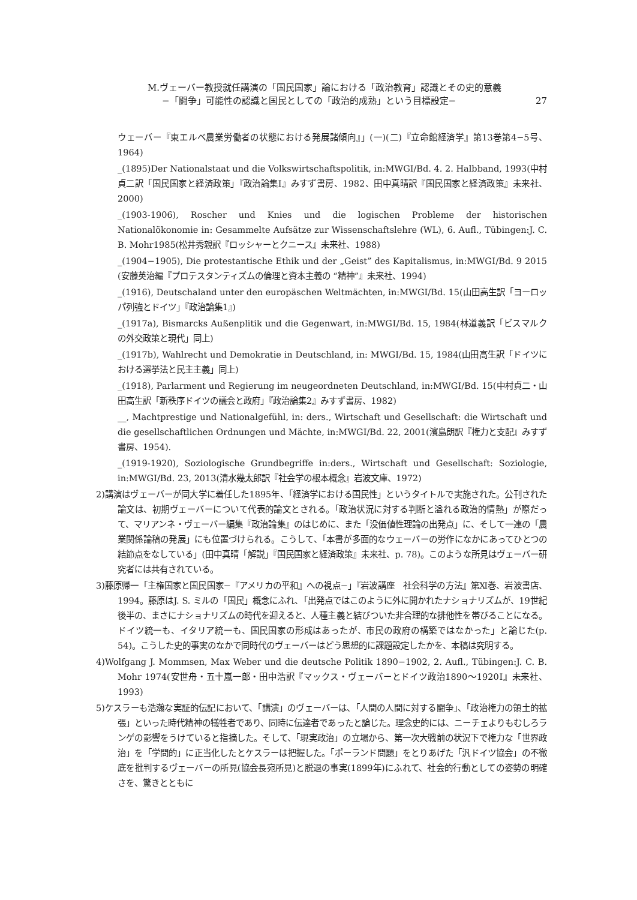M.ヴェーバー教授就任講演の「国民国家」論における「政治教育」認識とその史的意義
−「闘争」可能性の認識と国民としての「政治的成熟」という目標設定− 27
ウェーバー『東エルベ農業労働者の状態における発展諸傾向』」(一)(二)『立命館経済学』第13巻第4−5号、1964)
_(1895)Der Nationalstaat und die Volkswirtschaftspolitik, in:MWGⅠ/Bd. 4. 2. Halbband, 1993(中村貞二訳「国民国家と経済政策」『政治論集Ⅰ』みすず書房、1982、田中真晴訳『国民国家と経済政策』未来社、2000)
_(1903-1906), Roscher und Knies und die logischen Probleme der historischen Nationalökonomie in: Gesammelte Aufsätze zur Wissenschaftslehre (WL), 6. Aufl., Tübingen:J. C. B. Mohr1985(松井秀親訳『ロッシャーとクニース』未来社、1988)
_(1904−1905), Die protestantische Ethik und der „Geist” des Kapitalismus, in:MWGⅠ/Bd. 9 2015 (安藤英治編『プロテスタンティズムの倫理と資本主義の “精神”』未来社、1994)
_(1916), Deutschaland unter den europäschen Weltmächten, in:MWGⅠ/Bd. 15(山田高生訳「ヨーロッパ列強とドイツ」『政治論集1』)
_(1917a), Bismarcks Außenplitik und die Gegenwart, in:MWGⅠ/Bd. 15, 1984(林道義訳「ビスマルクの外交政策と現代」同上)
_(1917b), Wahlrecht und Demokratie in Deutschland, in: MWGⅠ/Bd. 15, 1984(山田高生訳「ドイツにおける選挙法と民主主義」同上)
_(1918), Parlarment und Regierung im neugeordneten Deutschland, in:MWGⅠ/Bd. 15(中村貞二・山田高生訳「新秩序ドイツの議会と政府」『政治論集2』みすず書房、1982)
__, Machtprestige und Nationalgefühl, in: ders., Wirtschaft und Gesellschaft: die Wirtschaft und die gesellschaftlichen Ordnungen und Mächte, in:MWGⅠ/Bd. 22, 2001(濱島朗訳『権力と支配』みすず書房、1954).
_(1919-1920), Soziologische Grundbegriffe in:ders., Wirtschaft und Gesellschaft: Soziologie, in:MWGⅠ/Bd. 23, 2013(清水幾太郎訳『社会学の根本概念』岩波文庫、1972)
2)講演はヴェーバーが同大学に着任した1895年、「経済学における国民性」というタイトルで実施された。公刊された論文は、初期ヴェーバーについて代表的論文とされる。「政治状況に対する判断と溢れる政治的情熱」が際だって、マリアンネ・ヴェーバー編集『政治論集』のはじめに、また「没価値性理論の出発点」に、そして一連の「農業関係論稿の発展」にも位置づけられる。こうして、「本書が多面的なウェーバーの労作になかにあってひとつの結節点をなしている」(田中真晴「解説」『国民国家と経済政策』未来社、p. 78)。このような所見はヴェーバー研究者には共有されている。
3)藤原帰一「主権国家と国民国家−『アメリカの平和』への視点−」『岩波講座　社会科学の方法』第Ⅺ巻、岩波書店、1994。藤原はJ. S. ミルの「国民」概念にふれ、「出発点ではこのように外に開かれたナショナリズムが、19世紀後半の、まさにナショナリズムの時代を迎えると、人種主義と結びついた非合理的な排他性を帯びることになる。ドイツ統一も、イタリア統一も、国民国家の形成はあったが、市民の政府の構築ではなかった」と論じた(p. 54)。こうした史的事実のなかで同時代のヴェーバーはどう思想的に課題設定したかを、本稿は究明する。
4)Wolfgang J. Mommsen, Max Weber und die deutsche Politik 1890−1902, 2. Aufl., Tübingen:J. C. B. Mohr 1974(安世舟・五十嵐一郎・田中浩訳『マックス・ヴェーバーとドイツ政治1890〜1920Ⅰ』未来社、1993)
5)ケスラーも浩瀚な実証的伝記において、「講演」のヴェーバーは、「人間の人間に対する闘争」、「政治権力の領土的拡張」といった時代精神の犠牲者であり、同時に伝達者であったと論じた。理念史的には、ニーチェよりもむしろランゲの影響をうけていると指摘した。そして、「現実政治」の立場から、第一次大戦前の状況下で権力な「世界政治」を「学問的」に正当化したとケスラーは把握した。「ポーランド問題」をとりあげた「汎ドイツ協会」の不徹底を批判するヴェーバーの所見(協会長宛所見)と脱退の事実(1899年)にふれて、社会的行動としての姿勢の明確さを、驚きとともに